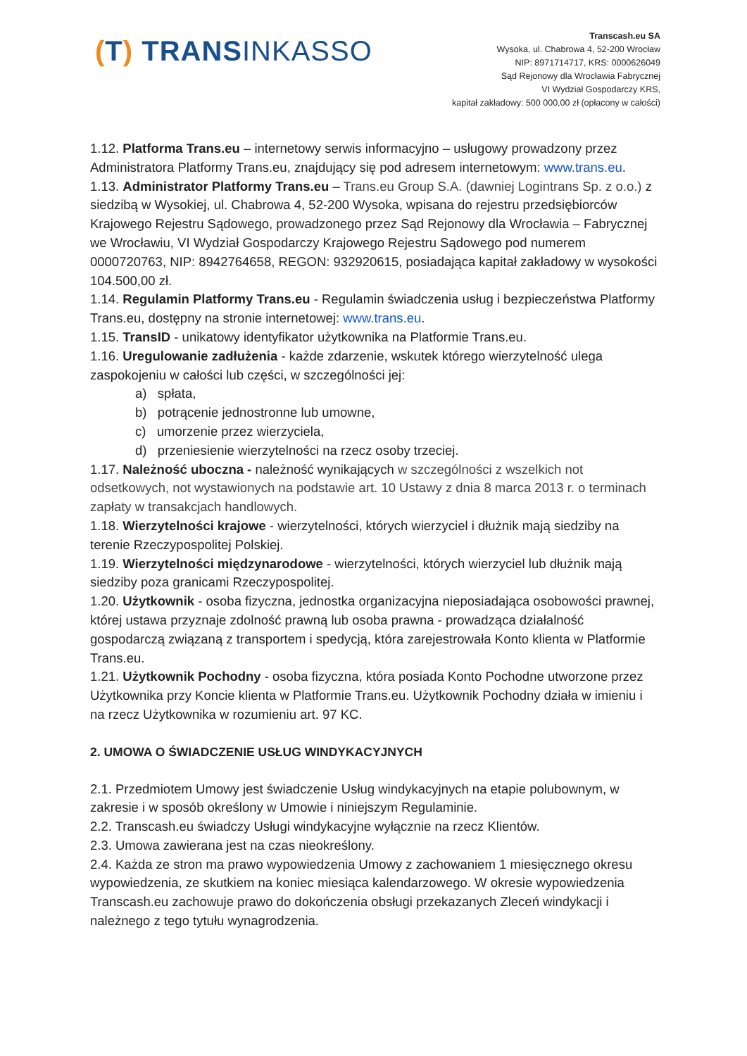(T) TRANSINKASSO
Transcash.eu SA
Wysoka, ul. Chabrowa 4, 52-200 Wrocław
NIP: 8971714717, KRS: 0000626049
Sąd Rejonowy dla Wrocławia Fabrycznej
VI Wydział Gospodarczy KRS,
kapitał zakładowy: 500 000,00 zł (opłacony w całości)
1.12. Platforma Trans.eu – internetowy serwis informacyjno – usługowy prowadzony przez Administratora Platformy Trans.eu, znajdujący się pod adresem internetowym: www.trans.eu.
1.13. Administrator Platformy Trans.eu – Trans.eu Group S.A. (dawniej Logintrans Sp. z o.o.) z siedzibą w Wysokiej, ul. Chabrowa 4, 52-200 Wysoka, wpisana do rejestru przedsiębiorców Krajowego Rejestru Sądowego, prowadzonego przez Sąd Rejonowy dla Wrocławia – Fabrycznej we Wrocławiu, VI Wydział Gospodarczy Krajowego Rejestru Sądowego pod numerem 0000720763, NIP: 8942764658, REGON: 932920615, posiadająca kapitał zakładowy w wysokości 104.500,00 zł.
1.14. Regulamin Platformy Trans.eu - Regulamin świadczenia usług i bezpieczeństwa Platformy Trans.eu, dostępny na stronie internetowej: www.trans.eu.
1.15. TransID - unikatowy identyfikator użytkownika na Platformie Trans.eu.
1.16. Uregulowanie zadłużenia - każde zdarzenie, wskutek którego wierzytelność ulega zaspokojeniu w całości lub części, w szczególności jej:
a) spłata,
b) potrącenie jednostronne lub umowne,
c) umorzenie przez wierzyciela,
d) przeniesienie wierzytelności na rzecz osoby trzeciej.
1.17. Należność uboczna - należność wynikających w szczególności z wszelkich not odsetkowych, not wystawionych na podstawie art. 10 Ustawy z dnia 8 marca 2013 r. o terminach zapłaty w transakcjach handlowych.
1.18. Wierzytelności krajowe - wierzytelności, których wierzyciel i dłużnik mają siedziby na terenie Rzeczypospolitej Polskiej.
1.19. Wierzytelności międzynarodowe - wierzytelności, których wierzyciel lub dłużnik mają siedziby poza granicami Rzeczypospolitej.
1.20. Użytkownik - osoba fizyczna, jednostka organizacyjna nieposiadająca osobowości prawnej, której ustawa przyznaje zdolność prawną lub osoba prawna - prowadząca działalność gospodarczą związaną z transportem i spedycją, która zarejestrowała Konto klienta w Platformie Trans.eu.
1.21. Użytkownik Pochodny - osoba fizyczna, która posiada Konto Pochodne utworzone przez Użytkownika przy Koncie klienta w Platformie Trans.eu. Użytkownik Pochodny działa w imieniu i na rzecz Użytkownika w rozumieniu art. 97 KC.
2. UMOWA O ŚWIADCZENIE USŁUG WINDYKACYJNYCH
2.1. Przedmiotem Umowy jest świadczenie Usług windykacyjnych na etapie polubownym, w zakresie i w sposób określony w Umowie i niniejszym Regulaminie.
2.2. Transcash.eu świadczy Usługi windykacyjne wyłącznie na rzecz Klientów.
2.3. Umowa zawierana jest na czas nieokreślony.
2.4. Każda ze stron ma prawo wypowiedzenia Umowy z zachowaniem 1 miesięcznego okresu wypowiedzenia, ze skutkiem na koniec miesiąca kalendarzowego. W okresie wypowiedzenia Transcash.eu zachowuje prawo do dokończenia obsługi przekazanych Zleceń windykacji i należnego z tego tytułu wynagrodzenia.